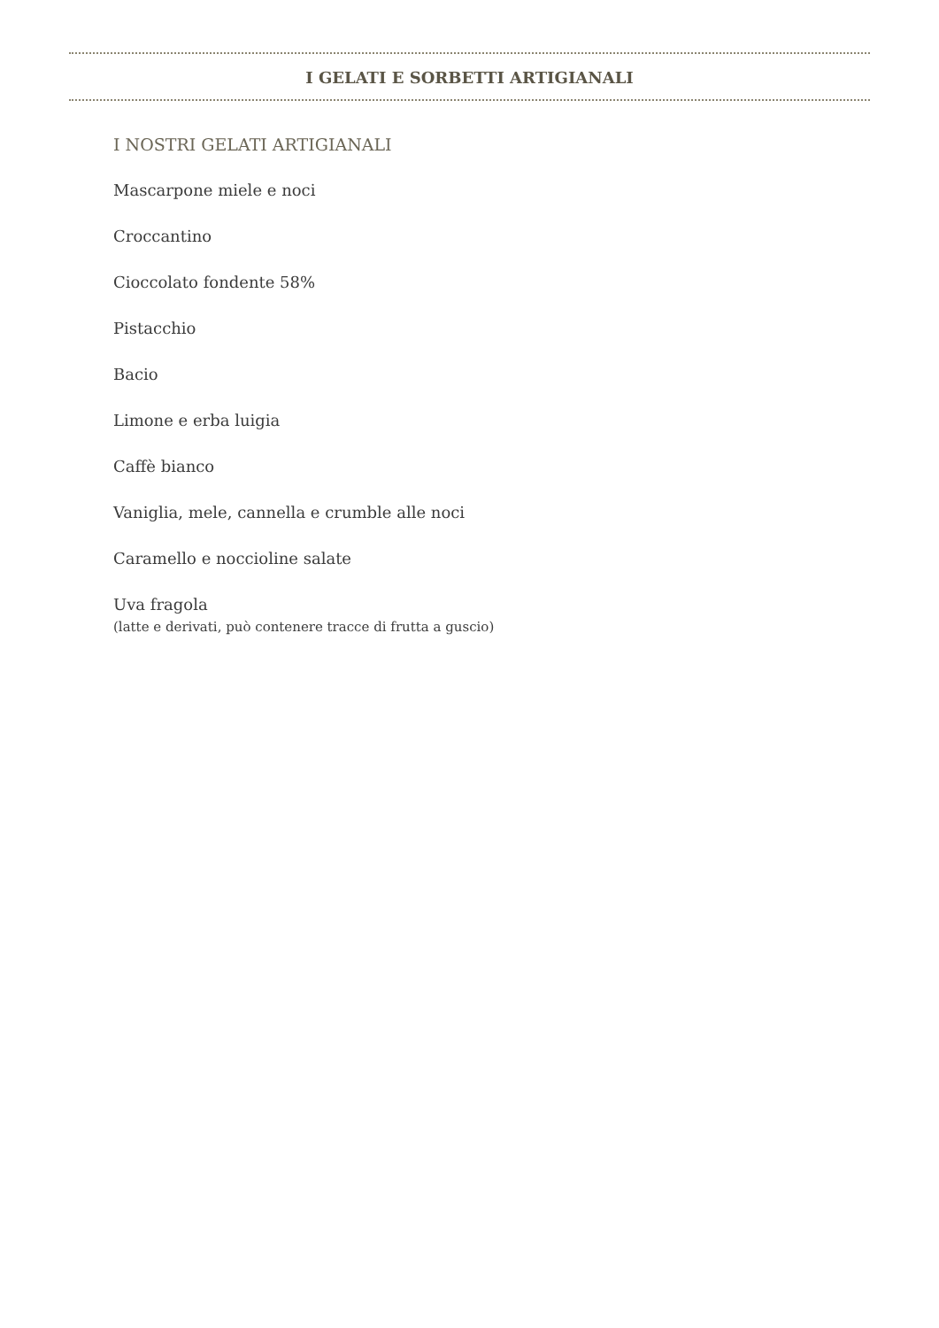I GELATI E SORBETTI ARTIGIANALI
I NOSTRI GELATI ARTIGIANALI
Mascarpone miele e noci
Croccantino
Cioccolato fondente 58%
Pistacchio
Bacio
Limone e erba luigia
Caffè bianco
Vaniglia, mele, cannella e crumble alle noci
Caramello e noccioline salate
Uva fragola
(latte e derivati, può contenere tracce di frutta a guscio)